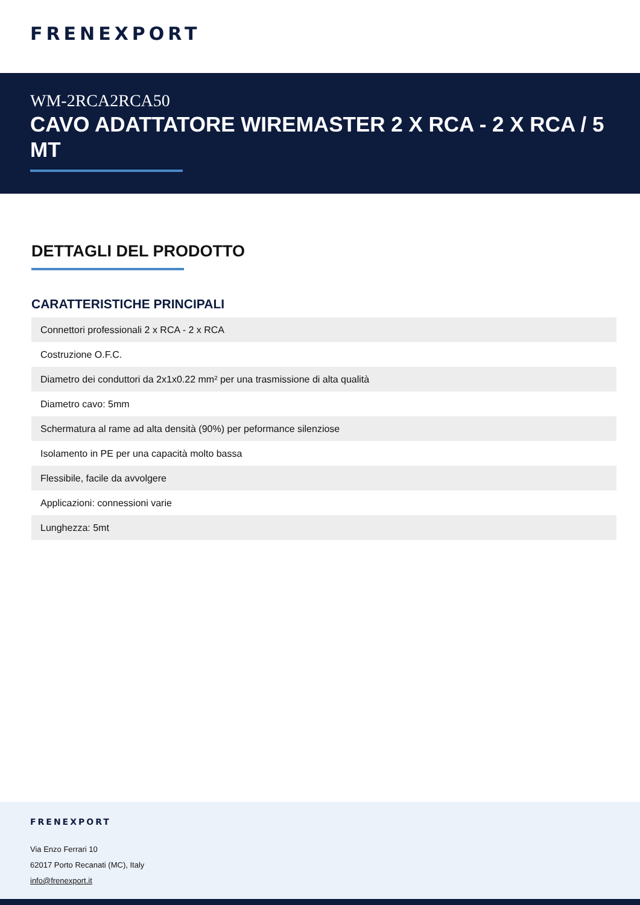FRENEXPORT
WM-2RCA2RCA50
CAVO ADATTATORE WIREMASTER 2 X RCA - 2 X RCA / 5 MT
DETTAGLI DEL PRODOTTO
CARATTERISTICHE PRINCIPALI
| Connettori professionali 2 x RCA - 2 x RCA |
| Costruzione O.F.C. |
| Diametro dei conduttori da 2x1x0.22 mm² per una trasmissione di alta qualità |
| Diametro cavo: 5mm |
| Schermatura al rame ad alta densità (90%) per peformance silenziose |
| Isolamento in PE per una capacità molto bassa |
| Flessibile, facile da avvolgere |
| Applicazioni: connessioni varie |
| Lunghezza: 5mt |
FRENEXPORT
Via Enzo Ferrari 10
62017 Porto Recanati (MC), Italy
info@frenexport.it